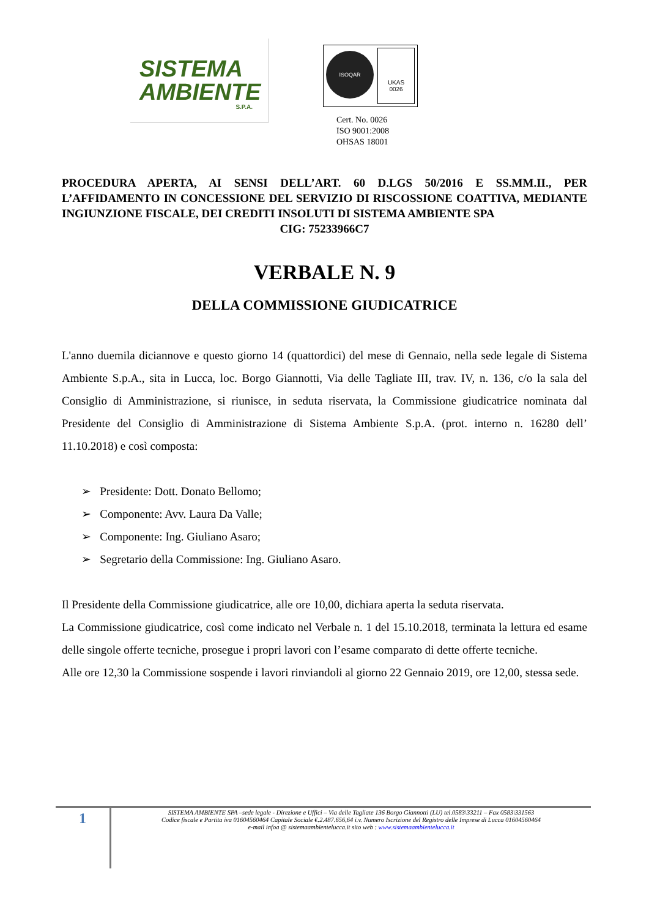SISTEMA
AMBIENTE
S.P.A.
ISOQAR
UKAS
0026
Cert. No. 0026
ISO 9001:2008
OHSAS 18001
PROCEDURA APERTA, AI SENSI DELL’ART. 60 D.LGS 50/2016 E SS.MM.II., PER L’AFFIDAMENTO IN CONCESSIONE DEL SERVIZIO DI RISCOSSIONE COATTIVA, MEDIANTE INGIUNZIONE FISCALE, DEI CREDITI INSOLUTI DI SISTEMA AMBIENTE SPA
CIG: 75233966C7
VERBALE N. 9
DELLA COMMISSIONE GIUDICATRICE
L'anno duemila diciannove e questo giorno 14 (quattordici) del mese di Gennaio, nella sede legale di Sistema Ambiente S.p.A., sita in Lucca, loc. Borgo Giannotti, Via delle Tagliate III, trav. IV, n. 136, c/o la sala del Consiglio di Amministrazione, si riunisce, in seduta riservata, la Commissione giudicatrice nominata dal Presidente del Consiglio di Amministrazione di Sistema Ambiente S.p.A. (prot. interno n. 16280 dell’ 11.10.2018) e così composta:
➢ Presidente: Dott. Donato Bellomo;
➢ Componente: Avv. Laura Da Valle;
➢ Componente: Ing. Giuliano Asaro;
➢ Segretario della Commissione: Ing. Giuliano Asaro.
Il Presidente della Commissione giudicatrice, alle ore 10,00, dichiara aperta la seduta riservata.
La Commissione giudicatrice, così come indicato nel Verbale n. 1 del 15.10.2018, terminata la lettura ed esame delle singole offerte tecniche, prosegue i propri lavori con l’esame comparato di dette offerte tecniche.
Alle ore 12,30 la Commissione sospende i lavori rinviandoli al giorno 22 Gennaio 2019, ore 12,00, stessa sede.
1
SISTEMA AMBIENTE SPA –sede legale - Direzione e Uffici – Via delle Tagliate 136 Borgo Giannotti (LU) tel.0583\33211 – Fax 0583\331563
Codice fiscale e Partita iva 01604560464 Capitale Sociale €.2.487.656,64 i.v. Numero Iscrizione del Registro delle Imprese di Lucca 01604560464
e-mail infoa @ sistemaambientelucca.it sito web : www.sistemaambientelucca.it